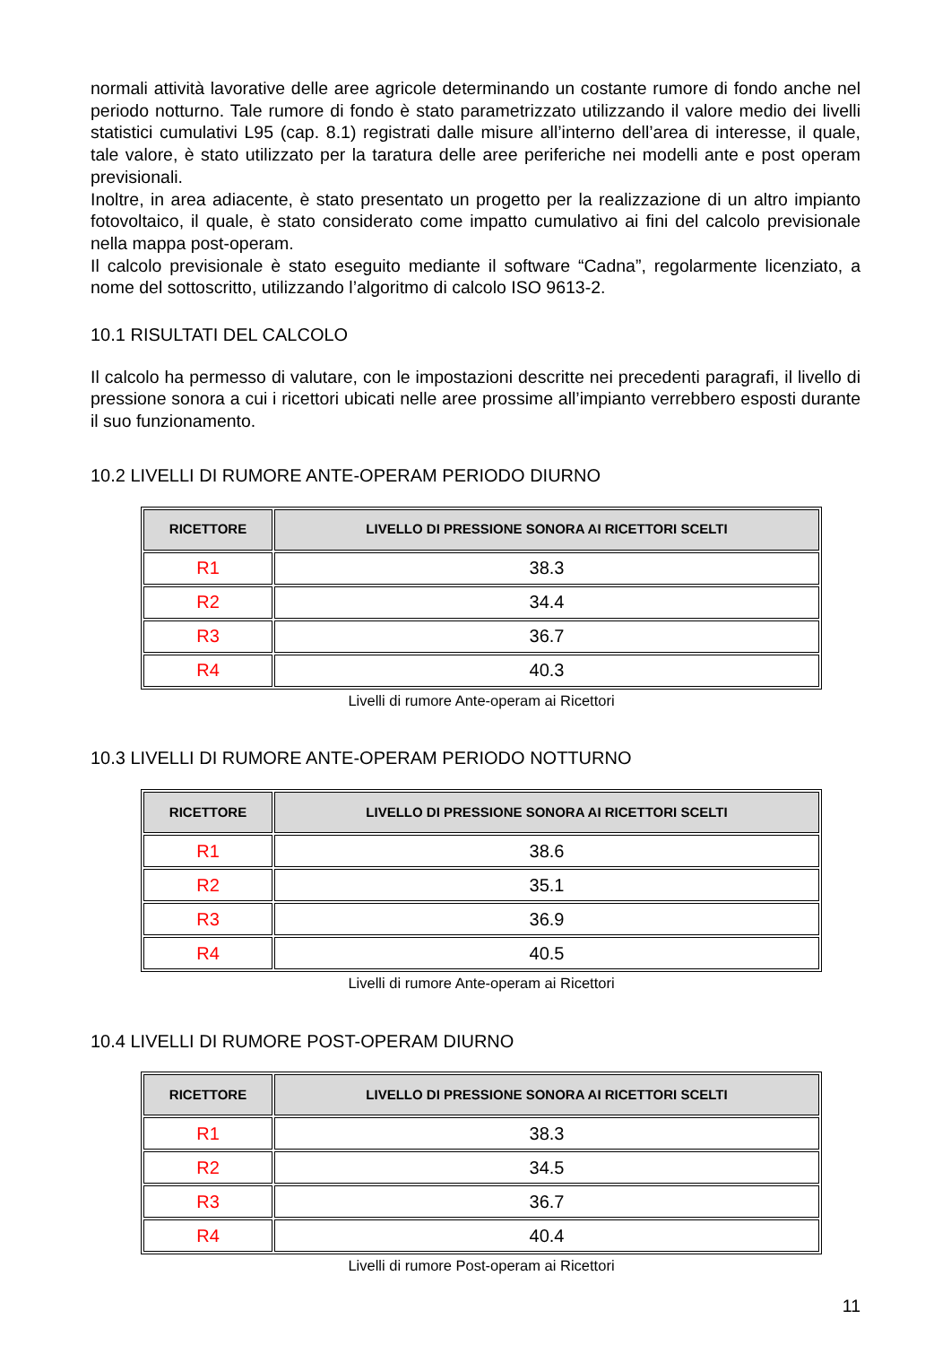normali attività lavorative delle aree agricole determinando un costante rumore di fondo anche nel periodo notturno. Tale rumore di fondo è stato parametrizzato utilizzando il valore medio dei livelli statistici cumulativi L95 (cap. 8.1) registrati dalle misure all’interno dell’area di interesse, il quale, tale valore, è stato utilizzato per la taratura delle aree periferiche nei modelli ante e post operam previsionali.
Inoltre, in area adiacente, è stato presentato un progetto per la realizzazione di un altro impianto fotovoltaico, il quale, è stato considerato come impatto cumulativo ai fini del calcolo previsionale nella mappa post-operam.
Il calcolo previsionale è stato eseguito mediante il software “Cadna”, regolarmente licenziato, a nome del sottoscritto, utilizzando l’algoritmo di calcolo ISO 9613-2.
10.1 RISULTATI DEL CALCOLO
Il calcolo ha permesso di valutare, con le impostazioni descritte nei precedenti paragrafi, il livello di pressione sonora a cui i ricettori ubicati nelle aree prossime all’impianto verrebbero esposti durante il suo funzionamento.
10.2 LIVELLI DI RUMORE ANTE-OPERAM PERIODO DIURNO
| RICETTORE | LIVELLO DI PRESSIONE SONORA AI RICETTORI SCELTI |
| --- | --- |
| R1 | 38.3 |
| R2 | 34.4 |
| R3 | 36.7 |
| R4 | 40.3 |
Livelli di rumore Ante-operam ai Ricettori
10.3 LIVELLI DI RUMORE ANTE-OPERAM PERIODO NOTTURNO
| RICETTORE | LIVELLO DI PRESSIONE SONORA AI RICETTORI SCELTI |
| --- | --- |
| R1 | 38.6 |
| R2 | 35.1 |
| R3 | 36.9 |
| R4 | 40.5 |
Livelli di rumore Ante-operam ai Ricettori
10.4 LIVELLI DI RUMORE POST-OPERAM DIURNO
| RICETTORE | LIVELLO DI PRESSIONE SONORA AI RICETTORI SCELTI |
| --- | --- |
| R1 | 38.3 |
| R2 | 34.5 |
| R3 | 36.7 |
| R4 | 40.4 |
Livelli di rumore Post-operam ai Ricettori
11